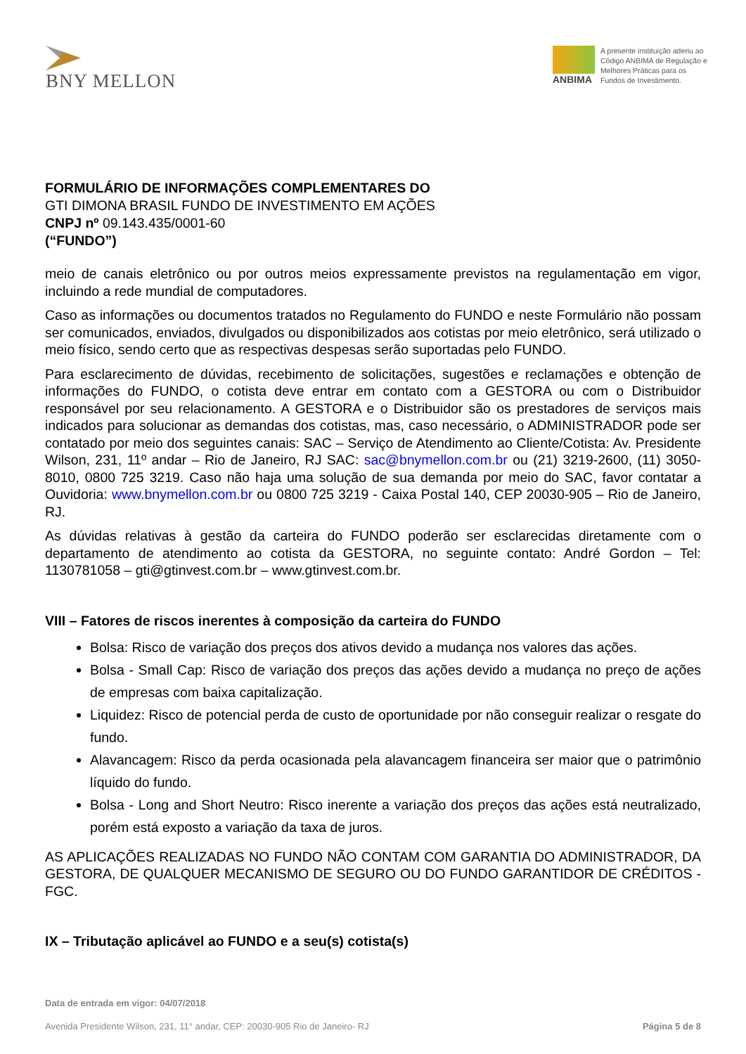BNY MELLON
ANBIMA
A presente instituição aderiu ao Código ANBIMA de Regulação e Melhores Práticas para os Fundos de Investimento.
FORMULÁRIO DE INFORMAÇÕES COMPLEMENTARES DO
GTI DIMONA BRASIL FUNDO DE INVESTIMENTO EM AÇÕES
CNPJ nº 09.143.435/0001-60
(“FUNDO”)
meio de canais eletrônico ou por outros meios expressamente previstos na regulamentação em vigor, incluindo a rede mundial de computadores.
Caso as informações ou documentos tratados no Regulamento do FUNDO e neste Formulário não possam ser comunicados, enviados, divulgados ou disponibilizados aos cotistas por meio eletrônico, será utilizado o meio físico, sendo certo que as respectivas despesas serão suportadas pelo FUNDO.
Para esclarecimento de dúvidas, recebimento de solicitações, sugestões e reclamações e obtenção de informações do FUNDO, o cotista deve entrar em contato com a GESTORA ou com o Distribuidor responsável por seu relacionamento. A GESTORA e o Distribuidor são os prestadores de serviços mais indicados para solucionar as demandas dos cotistas, mas, caso necessário, o ADMINISTRADOR pode ser contatado por meio dos seguintes canais: SAC – Serviço de Atendimento ao Cliente/Cotista: Av. Presidente Wilson, 231, 11º andar – Rio de Janeiro, RJ SAC: sac@bnymellon.com.br ou (21) 3219-2600, (11) 3050-8010, 0800 725 3219. Caso não haja uma solução de sua demanda por meio do SAC, favor contatar a Ouvidoria: www.bnymellon.com.br ou 0800 725 3219 - Caixa Postal 140, CEP 20030-905 – Rio de Janeiro, RJ.
As dúvidas relativas à gestão da carteira do FUNDO poderão ser esclarecidas diretamente com o departamento de atendimento ao cotista da GESTORA, no seguinte contato: André Gordon – Tel: 1130781058 – gti@gtinvest.com.br – www.gtinvest.com.br.
VIII – Fatores de riscos inerentes à composição da carteira do FUNDO
Bolsa: Risco de variação dos preços dos ativos devido a mudança nos valores das ações.
Bolsa - Small Cap: Risco de variação dos preços das ações devido a mudança no preço de ações de empresas com baixa capitalização.
Liquidez: Risco de potencial perda de custo de oportunidade por não conseguir realizar o resgate do fundo.
Alavancagem: Risco da perda ocasionada pela alavancagem financeira ser maior que o patrimônio líquido do fundo.
Bolsa - Long and Short Neutro: Risco inerente a variação dos preços das ações está neutralizado, porém está exposto a variação da taxa de juros.
AS APLICAÇÕES REALIZADAS NO FUNDO NÃO CONTAM COM GARANTIA DO ADMINISTRADOR, DA GESTORA, DE QUALQUER MECANISMO DE SEGURO OU DO FUNDO GARANTIDOR DE CRÉDITOS - FGC.
IX – Tributação aplicável ao FUNDO e a seu(s) cotista(s)
Data de entrada em vigor: 04/07/2018
Avenida Presidente Wilson, 231, 11° andar, CEP: 20030-905 Rio de Janeiro- RJ Página 5 de 8